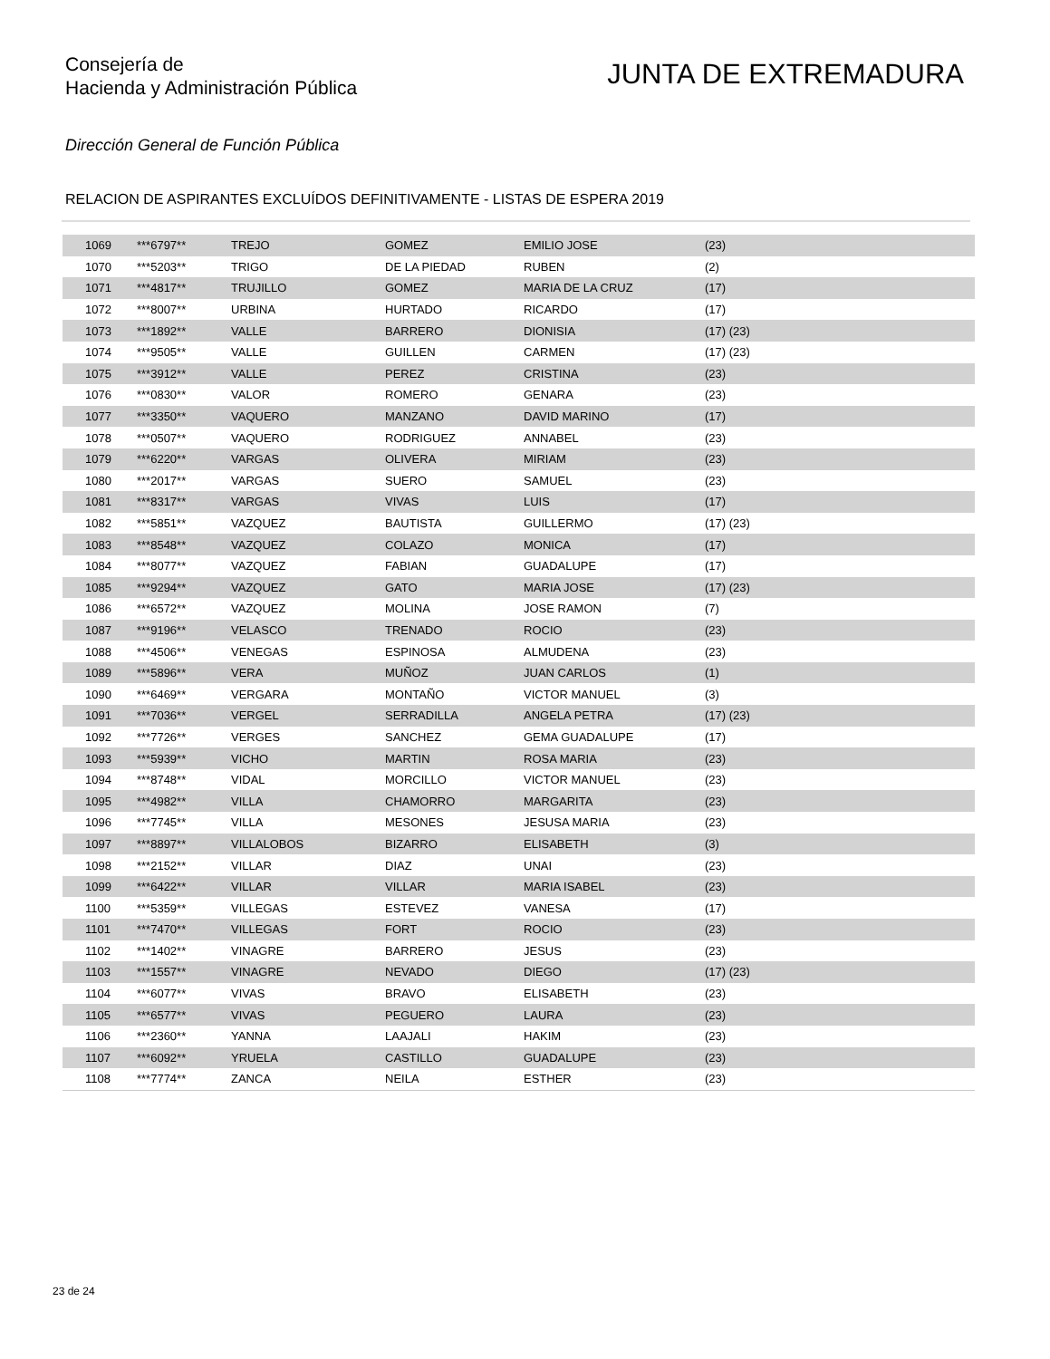Consejería de
Hacienda y Administración Pública
JUNTA DE EXTREMADURA
Dirección General de Función Pública
RELACION DE ASPIRANTES EXCLUÍDOS DEFINITIVAMENTE - LISTAS DE ESPERA 2019
| | 1069 | ***6797** | TREJO | GOMEZ | EMILIO JOSE | (23) |
| | 1070 | ***5203** | TRIGO | DE LA PIEDAD | RUBEN | (2) |
| | 1071 | ***4817** | TRUJILLO | GOMEZ | MARIA DE LA CRUZ | (17) |
| | 1072 | ***8007** | URBINA | HURTADO | RICARDO | (17) |
| | 1073 | ***1892** | VALLE | BARRERO | DIONISIA | (17) (23) |
| | 1074 | ***9505** | VALLE | GUILLEN | CARMEN | (17) (23) |
| | 1075 | ***3912** | VALLE | PEREZ | CRISTINA | (23) |
| | 1076 | ***0830** | VALOR | ROMERO | GENARA | (23) |
| | 1077 | ***3350** | VAQUERO | MANZANO | DAVID MARINO | (17) |
| | 1078 | ***0507** | VAQUERO | RODRIGUEZ | ANNABEL | (23) |
| | 1079 | ***6220** | VARGAS | OLIVERA | MIRIAM | (23) |
| | 1080 | ***2017** | VARGAS | SUERO | SAMUEL | (23) |
| | 1081 | ***8317** | VARGAS | VIVAS | LUIS | (17) |
| | 1082 | ***5851** | VAZQUEZ | BAUTISTA | GUILLERMO | (17) (23) |
| | 1083 | ***8548** | VAZQUEZ | COLAZO | MONICA | (17) |
| | 1084 | ***8077** | VAZQUEZ | FABIAN | GUADALUPE | (17) |
| | 1085 | ***9294** | VAZQUEZ | GATO | MARIA JOSE | (17) (23) |
| | 1086 | ***6572** | VAZQUEZ | MOLINA | JOSE RAMON | (7) |
| | 1087 | ***9196** | VELASCO | TRENADO | ROCIO | (23) |
| | 1088 | ***4506** | VENEGAS | ESPINOSA | ALMUDENA | (23) |
| | 1089 | ***5896** | VERA | MUÑOZ | JUAN CARLOS | (1) |
| | 1090 | ***6469** | VERGARA | MONTAÑO | VICTOR MANUEL | (3) |
| | 1091 | ***7036** | VERGEL | SERRADILLA | ANGELA PETRA | (17) (23) |
| | 1092 | ***7726** | VERGES | SANCHEZ | GEMA GUADALUPE | (17) |
| | 1093 | ***5939** | VICHO | MARTIN | ROSA MARIA | (23) |
| | 1094 | ***8748** | VIDAL | MORCILLO | VICTOR MANUEL | (23) |
| | 1095 | ***4982** | VILLA | CHAMORRO | MARGARITA | (23) |
| | 1096 | ***7745** | VILLA | MESONES | JESUSA MARIA | (23) |
| | 1097 | ***8897** | VILLALOBOS | BIZARRO | ELISABETH | (3) |
| | 1098 | ***2152** | VILLAR | DIAZ | UNAI | (23) |
| | 1099 | ***6422** | VILLAR | VILLAR | MARIA ISABEL | (23) |
| | 1100 | ***5359** | VILLEGAS | ESTEVEZ | VANESA | (17) |
| | 1101 | ***7470** | VILLEGAS | FORT | ROCIO | (23) |
| | 1102 | ***1402** | VINAGRE | BARRERO | JESUS | (23) |
| | 1103 | ***1557** | VINAGRE | NEVADO | DIEGO | (17) (23) |
| | 1104 | ***6077** | VIVAS | BRAVO | ELISABETH | (23) |
| | 1105 | ***6577** | VIVAS | PEGUERO | LAURA | (23) |
| | 1106 | ***2360** | YANNA | LAAJALI | HAKIM | (23) |
| | 1107 | ***6092** | YRUELA | CASTILLO | GUADALUPE | (23) |
| | 1108 | ***7774** | ZANCA | NEILA | ESTHER | (23) |
23 de 24